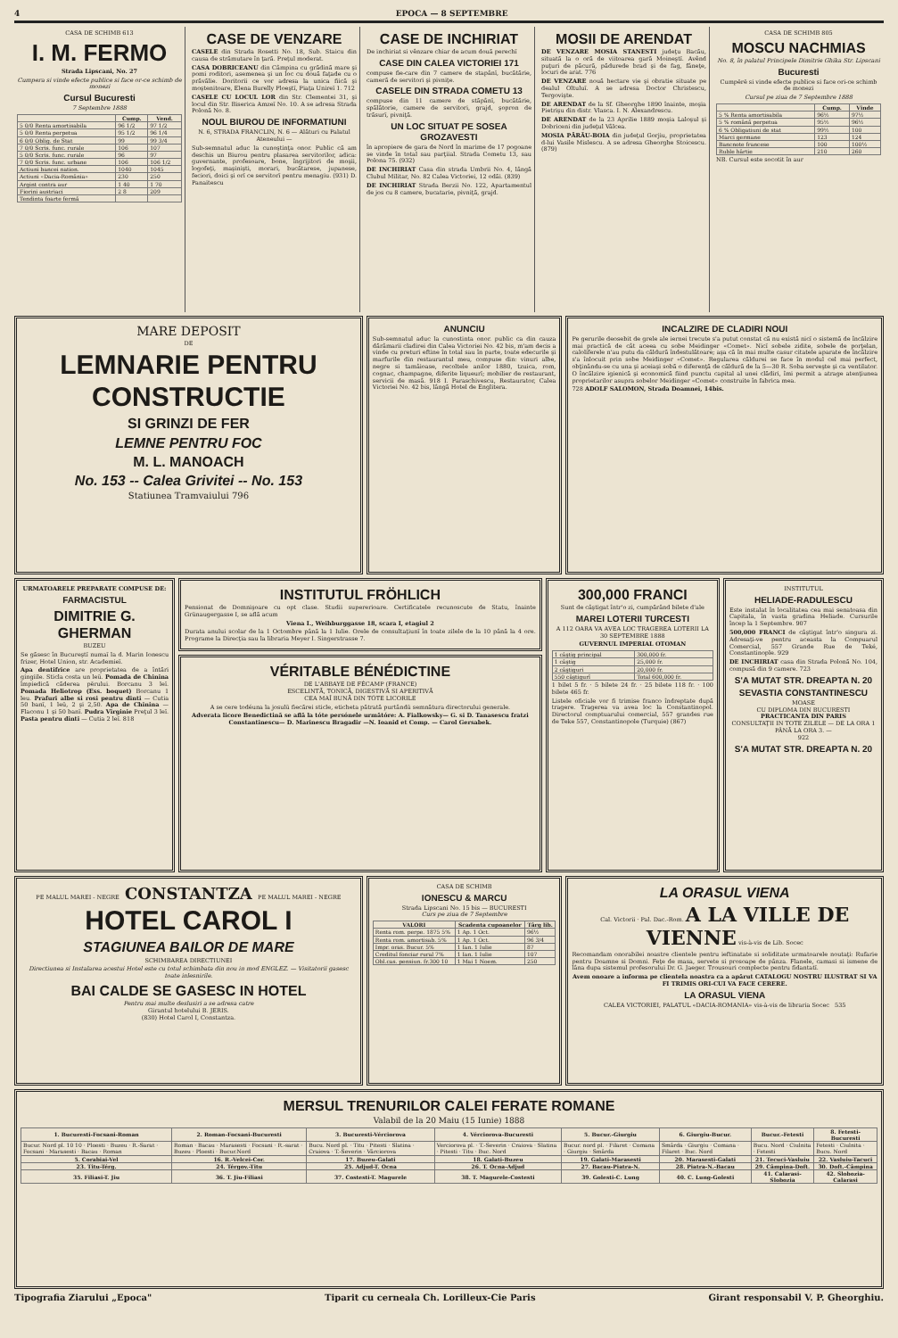4 EPOCA — 8 SEPTEMBRE
CASA DE SCHIMB 613
I. M. FERMO
Strada Lipscani, No. 27
Cumpera si vinde efecte publice si face or-ce schimb de monezi
Cursul Bucuresti
7 Septembre 1888
| | Cump. | Vend. |
| --- | --- | --- |
| 5 0/0 Renta amortisabila | 96 1/2 | 97 1/2 |
| 5 0/0 Renta perpetua | 95 1/2 | 96 1/4 |
| 6 0/0 Oblig. de Stat | 99 | 99 3/4 |
| 7 0/0 Scris. func. rurale | 106 | 107 |
| 5 0/0 Scris. func. rurale | 96 | 97 |
| 7 0/0 Scris. func. urbane | 106 | 106 1/2 |
| Actiuni bancei nation. | 1040 | 1045 |
| Actiuni «Dacia-România» | 230 | 250 |
| Argint contra aur | 1 40 | 1 70 |
| Fiorini austriaci | 2 8 | 209 |
| Tendinta foarte fermă | | |
CASE DE VENZARE
CASELE din Strada Rosetti No. 18, Sub. Staicu din causa de strămutare în ţară. Preţul moderat.
CASA DOBRICEANU din Câmpina cu grădină mare şi pomi roditori, asemenea şi un loc cu două faţade cu o prăvălie. Doritorii ce vor adresa la unica fiică şi moştenitoare, Elena Burelly Ploeştĭ, Piaţa Unireĭ 1. 712
CASELE CU LOCUL LOR din Str. Clementei 31, şi locul din Str. Biserica Amzeĭ No. 10. A se adresa Strada Polonă No. 8.
NOUL BIUROU DE INFORMATIUNI
N. 6, STRADA FRANCLIN, N. 6 — Alături cu Palatul Ateneului —
Sub-semnatul aduc la cunoştinţa onor. Public că am deschis un Biurou pentru plasarea servitorilor, adica: guvernante, profesoare, bone, îngrijitori de moşii, logofeţi, maşinişti, morari, bucătarese, jupanese, feciori, doici şi orĭ ce servitorĭ pentru menagiu. (931) D. Panaitescu
CASE DE INCHIRIAT
De inchiriat si vênzare chiar de acum două perechĭ
CASE DIN CALEA VICTORIEI 171
compuse fie-care din 7 camere de stapânĭ, bucătărie, cameră de servitori şi pivniţe.
CASELE DIN STRADA COMETU 13
compuse din 11 camere de stăpânĭ, bucătărie, spălătorie, camere de servitori, grajd, şopron de trăsurĭ, pivniţă.
UN LOC SITUAT PE SOSEA GROZAVESTI
în apropiere de gara de Nord în marime de 17 pogoane se vinde în total sau parţiial. Strada Cometu 13, sau Polona 75. (932)
DE INCHIRIAT Casa din strada Umbrii No. 4, lângă Clubul Militar, No. 82 Calea Victoriei, 12 odăi. (839)
DE INCHIRIAT Strada Berzii No. 122, Apartamentul de jos cu 8 camere, bucatarie, pivniţă, grajd.
MOSII DE ARENDAT
DE VENZARE MOSIA STANESTI judeţu Bacău, situată la o oră de viitoarea gară Moineştĭ. Avênd puţuri de păcură, pădurede brad şi de fag, fâneţe, locuri de arat. 776
DE VENZARE nouă hectare vie şi obratie situate pe dealul Oltuluĭ. A se adresa Doctor Christescu, Tergovişte.
DE ARENDAT de la Sf. Gheorghe 1890 înainte, moşia Pietrişu din distr. Vlasca. I. N. Alexandrescu.
DE ARENDAT de la 23 Aprilie 1889 moşia Laloşul şi Dobriceni din judeţul Vâlcea.
MOSIA PĂRĂU-BOIA din judeţul Gorjiu, proprietatea d-lui Vasile Mislescu. A se adresa Gheorghe Stoicescu. (879)
CASA DE SCHIMB 805
MOSCU NACHMIAS
No. 8, în palatul Principele Dimitrie Ghika Str. Lipscani
Bucuresti
Cumpĕrĕ si vinde efecte publice si face ori-ce schimb de monezi
Cursul pe ziua de 7 Septembre 1888
| | Cump. | Vinde |
| --- | --- | --- |
| 5 % Renta amortisabila | 96½ | 97½ |
| 5 % română perpetua | 95½ | 96½ |
| 6 % Obligatiuni de stat | 99½ | 100 |
| Marci germane | 123 | 124 |
| Bancnote francese | 100 | 100½ |
| Ruble hârtie | 210 | 260 |
NB. Cursul este socotit în aur
MARE DEPOSIT
DE
LEMNARIE PENTRU CONSTRUCTIE
SI GRINZI DE FER
LEMNE PENTRU FOC
M. L. MANOACH
No. 153 -- Calea Grivitei -- No. 153
Statiunea Tramvaiului 796
ANUNCIU
Sub-semnatul aduc la cunostinta onor. public ca din cauza dărâmarii cladirei din Calea Victoriei No. 42 bis, m'am decis a vinde cu preturi eftine în total sau în parte, toate edecurile şi marfurile din restaurantul meu, compuse din: vinuri albe, negre si tamâioase, recoltele anilor 1880, tzuica, rom, cognac, champagne, diferite liqueurĭ; mobilier de restaurant, servicii de masă. 918 I. Paraschivescu, Restaurator, Calea Victoriei No. 42 bis, lângă Hotel de Englitera.
INCALZIRE DE CLADIRI NOUI
Pe gerurile deosebit de grele ale iernei trecute s'a putut constat că nu există nicĭ o sistemă de încălzire mai practică de cât aceea cu sobe Meidinger «Comet». Nicĭ sobele zidite, sobele de porţelan, caloliferele n'au putu da căldură îndestulătoare; aşa că în mai multe casur citatele aparate de încălzire s'a înlocuit prin sobe Meidinger «Comet». Regularea căldurei se face în modul cel mai perfect, obţinându-se cu una şi aceiaşi sobă o diferenţă de căldură de la 5—30 R. Soba serveşte şi ca ventilator. O încălzire igienică şi economică fiind punctu capital al unei clădiri, îmi permit a atrage atenţiunea proprietarilor asupra sobelor Meidinger «Comet» construite în fabrica mea.
728 ADOLF SALOMON, Strada Doamnei, 14bis.
URMATOARELE PREPARATE COMPUSE DE:
FARMACISTUL
DIMITRIE G. GHERMAN
BUZEU
Se găsesc în Bucureştĭ numaĭ la d. Marin Ionescu frizer, Hotel Union, str. Academieĭ.
Apa dentifrice are proprietatea de a întări gingiile. Sticla costa un leŭ. Pomada de Chinina împiedică căderea pĕrului. Borcanu 3 leĭ. Pomada Heliotrop (Ess. boquet) Borcanu 1 leu. Prafuri albe si rosi pentru dinti — Cutia 50 banĭ, 1 leŭ, 2 şi 2,50. Apa de Chinina — Flaconu 1 şi 50 banĭ. Pudra Virginie Preţul 3 leĭ. Pasta pentru dinti — Cutia 2 leĭ. 818
INSTITUTUL FRÖHLICH
Pensionat de Domnişoare cu opt clase. Studii supererioare. Certificatele recunoscute de Statu, înainte Grünaugergasse I, se află acum
Viena I., Weihburggasse 18, scara I, etagiul 2
Durata anului scolar de la 1 Octombre până la 1 Iulie. Orele de consultaţiunĭ în toate zilele de la 10 până la 4 ore. Programe la Direcţia sau la libraria Meyer I. Singerstrasse 7.
VÉRITABLE BÉNÉDICTINE
DE L'ABBAYE DE FÉCAMP (FRANCE)
ESCELINTĂ, TONICĂ, DIGESTIVĂ SI APERITIVĂ
CEA MAĬ BUNĂ DIN TÓTE LICORILE
A se cere todéuna la josulŭ fiecărei sticle, eticheta pătrată purtândŭ semnătura directorului generale.
Adverata licore Benedictină se află la tóte persónele următóre: A. Fialkowsky— G. si D. Tanasescu fratzi Constantinescu— D. Marinescu Bragadir —N. Ioanid et Comp. — Carol Gersabek.
300,000 FRANCI
Sunt de câştigat într'o zi, cumpărând bilete d'ale
MAREI LOTERII TURCESTI
A 112 OARA VA AVEA LOC TRAGEREA LOTERII LA 30 SEPTEMBRE 1888
GUVERNUL IMPERIAL OTOMAN
| 1 câştig principal | 300,000 fr. |
| 1 câştig | 25,000 fr. |
| 2 câştiguri | 20,000 fr. |
| 550 câştigurĭ | Total 600,000 fr. |
1 bilet 5 fr. · 5 bilete 24 fr. · 25 bilete 118 fr. · 100 bilete 465 fr.
Listele oficiale vor fi trimise franco îndreptate după tragere. Tragerea va avea loc la Constantinopol. Directorul comptuarului comercial, 557 grandes rue de Teke 557, Constantinopole (Turquie) (867)
INSTITUTUL
HELIADE-RADULESCU
Este instalat în localitatea cea mai senatoasa din Capitala, în vasta gradina Heliade. Cursurile încep la 1 Septembre. 907
500,000 FRANCI de câştigat într'o singura zi. Adresaţi-ve pentru aceasta la Compuarul Comercial, 557 Grande Rue de Teké, Constantinople. 929
DE INCHIRIAT casa din Strada Polonă No. 104, compusă din 9 camere. 723
S'A MUTAT STR. DREAPTA N. 20
SEVASTIA CONSTANTINESCU
MOASE
CU DIPLOMA DIN BUCURESTI
PRACTICANTA DIN PARIS
CONSULTAŢII IN TOTE ZILELE — DE LA ORA 1 PÂNĂ LA ORA 3. —
922
S'A MUTAT STR. DREAPTA N. 20
PE MALUL MAREI - NEGRE CONSTANTZA PE MALUL MAREI - NEGRE
HOTEL CAROL I
STAGIUNEA BAILOR DE MARE
SCHIMBAREA DIRECTIUNEI
Directiunea si Instalarea acestui Hotel este cu totul schimbata din nou in mod ENGLEZ. — Visitatorii gasesc toate inlesnirile.
BAI CALDE SE GASESC IN HOTEL
Pentru mai multe deslusiri a se adresa catre
Girantul hotelului B. JERIS.
(830) Hotel Carol I, Constantza.
CASA DE SCHIMB
IONESCU & MARCU
Strada Lipscani No. 15 bis — BUCURESTI
Curs pe ziua de 7 Septembre
| VALORI | Scadenta cupoanelor | Târg lib. |
| --- | --- | --- |
| Renta rom. perpe. 1875 5% | 1 Ap. 1 Oct. | 96½ |
| Renta rom. amortisab. 5% | 1 Ap. 1 Oct. | 96 3/4 |
| Impr. oras. Bucur. 5% | 1 Ian. 1 Iulie | 87 |
| Creditul fonciar rural 7% | 1 Ian. 1 Iulie | 107 |
| Obl.cas. pensiun. fr.300 10 | 1 Mai 1 Noem. | 250 |
LA ORASUL VIENA
Cal. Victorii · Pal. Dac.-Rom. A LA VILLE DE VIENNE vis-à-vis de Lib. Socec
Recomandam onorabilei noastre clientele pentru ieftinatate si soliditate urmatoarele noutaţi: Rufarie pentru Doamne si Domni. Feţe de masa, servete si prosoape de pânza. Flanele, camasi si ismene de lâna dupa sistemul profesorului Dr. G. Jaeger. Trousouri complecte pentru fidantatĭ.
Avem onoare a informa pe clientela noastra ca a apărut CATALOGU NOSTRU ILUSTRAT SI VA FI TRIMIS ORI-CUI VA FACE CERERE.
LA ORASUL VIENA
CALEA VICTORIEI, PALATUL «DACIA-ROMANIA» vis-à-vis de libraria Socec 535
MERSUL TRENURILOR CALEI FERATE ROMANE
Valabil de la 20 Maiu (15 Iunie) 1888
| 1. Bucuresti-Focsani-Roman | 2. Roman-Focsani-Bucuresti | 3. Bucuresti-Vérciorova | 4. Vérciorova-Bucuresti | 5. Bucur.-Giurgiu | 6. Giurgiu-Bucur. | Bucur.-Fetesti | 8. Fetesti-Bucuresti |
| --- | --- | --- | --- | --- | --- | --- | --- |
| Bucur. Nord pl. 10 10 · Ploesti · Buzeu · R.-Sarat · Focsani · Marasesti · Bacau · Roman | Roman · Bacau · Marasesti · Focsani · R.-sarat · Buzeu · Ploesti · Bucur.Nord | Bucu. Nord pl. · Titu · Pitesti · Slatina · Craiova · T.-Severin · Vârciorova | Verciorova pl. · T.-Severin · Craiova · Slatina · Pitesti · Titu · Buc. Nord | Bucur. nord pl. · Filaret · Comana · Giurgiu · Smârda | Smârda · Giurgiu · Comana · Filaret · Buc. Nord | Bucu. Nord · Ciulnita · Fetesti | Fetesti · Ciulnita · Bucu. Nord |
| 5. Corabiai-Vel | 16. R.-Velcei-Cor. | 17. Buzeu-Galati | 18. Galati-Buzeu | 19. Galati-Marasesti | 20. Marasesti-Galati | 21. Tecuci-Vasluiu | 22. Vasluiu-Tacuci |
| 23. Titu-Térg. | 24. Térgov.-Titu | 25. Adjud-T. Ocna | 26. T. Ocna-Adjud | 27. Bacau-Piatra-N. | 28. Piatra-N.-Bacau | 29. Câmpina-Doft. | 30. Doft.-Câmpina |
| 35. Filiasi-T. Jiu | 36. T. Jiu-Filiasi | 37. Costesti-T. Magurele | 38. T. Magurele-Costesti | 39. Golesti-C. Lung | 40. C. Lung-Golesti | 41. Calarasi-Slobozia | 42. Slobozia-Calarasi |
Tipografia Ziarului „Epoca" Tiparit cu cerneala Ch. Lorilleux-Cie Paris Girant responsabil V. P. Gheorghiu.